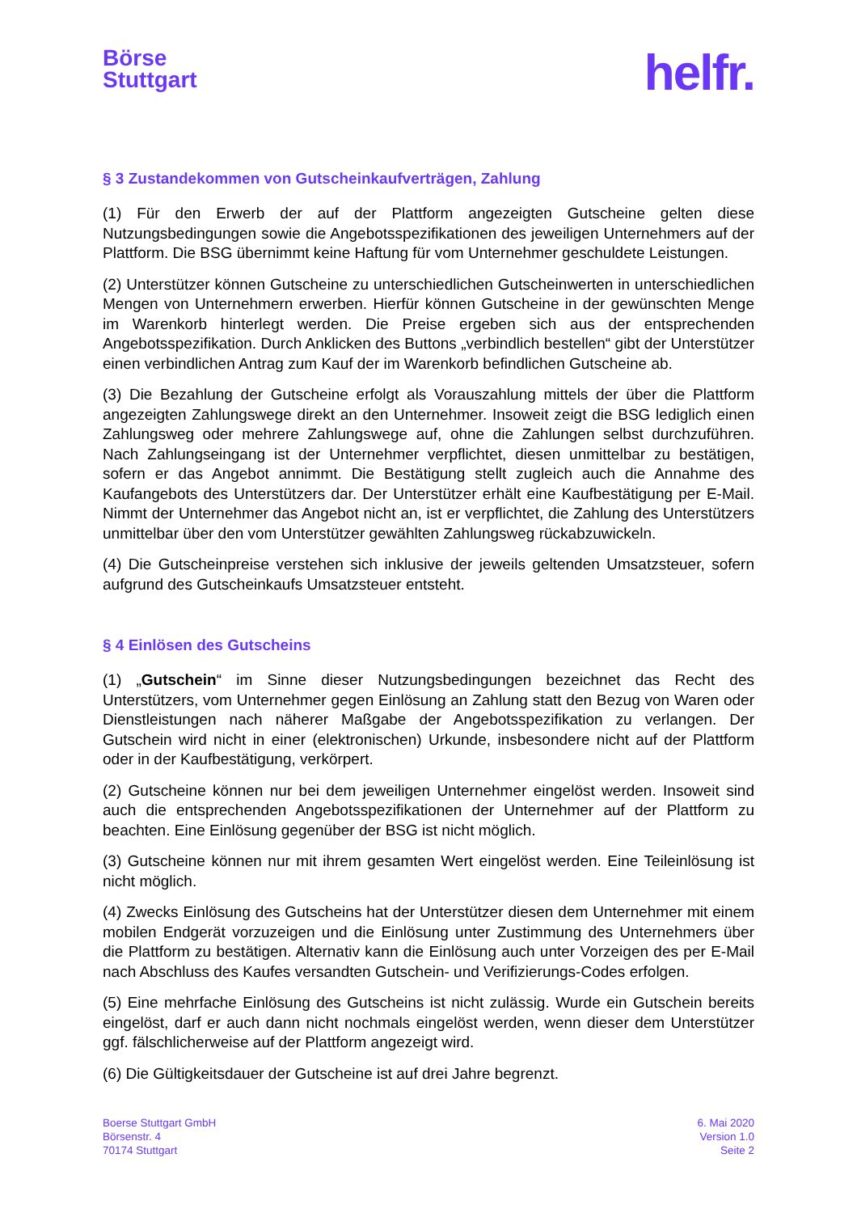Börse
Stuttgart
helfr.
§ 3 Zustandekommen von Gutscheinkaufverträgen, Zahlung
(1) Für den Erwerb der auf der Plattform angezeigten Gutscheine gelten diese Nutzungsbedingungen sowie die Angebotsspezifikationen des jeweiligen Unternehmers auf der Plattform. Die BSG übernimmt keine Haftung für vom Unternehmer geschuldete Leistungen.
(2) Unterstützer können Gutscheine zu unterschiedlichen Gutscheinwerten in unterschiedlichen Mengen von Unternehmern erwerben. Hierfür können Gutscheine in der gewünschten Menge im Warenkorb hinterlegt werden. Die Preise ergeben sich aus der entsprechenden Angebotsspezifikation. Durch Anklicken des Buttons „verbindlich bestellen“ gibt der Unterstützer einen verbindlichen Antrag zum Kauf der im Warenkorb befindlichen Gutscheine ab.
(3) Die Bezahlung der Gutscheine erfolgt als Vorauszahlung mittels der über die Plattform angezeigten Zahlungswege direkt an den Unternehmer. Insoweit zeigt die BSG lediglich einen Zahlungsweg oder mehrere Zahlungswege auf, ohne die Zahlungen selbst durchzuführen. Nach Zahlungseingang ist der Unternehmer verpflichtet, diesen unmittelbar zu bestätigen, sofern er das Angebot annimmt. Die Bestätigung stellt zugleich auch die Annahme des Kaufangebots des Unterstützers dar. Der Unterstützer erhält eine Kaufbestätigung per E-Mail. Nimmt der Unternehmer das Angebot nicht an, ist er verpflichtet, die Zahlung des Unterstützers unmittelbar über den vom Unterstützer gewählten Zahlungsweg rückabzuwickeln.
(4) Die Gutscheinpreise verstehen sich inklusive der jeweils geltenden Umsatzsteuer, sofern aufgrund des Gutscheinkaufs Umsatzsteuer entsteht.
§ 4 Einlösen des Gutscheins
(1) „Gutschein“ im Sinne dieser Nutzungsbedingungen bezeichnet das Recht des Unterstützers, vom Unternehmer gegen Einlösung an Zahlung statt den Bezug von Waren oder Dienstleistungen nach näherer Maßgabe der Angebotsspezifikation zu verlangen. Der Gutschein wird nicht in einer (elektronischen) Urkunde, insbesondere nicht auf der Plattform oder in der Kaufbestätigung, verkörpert.
(2) Gutscheine können nur bei dem jeweiligen Unternehmer eingelöst werden. Insoweit sind auch die entsprechenden Angebotsspezifikationen der Unternehmer auf der Plattform zu beachten. Eine Einlösung gegenüber der BSG ist nicht möglich.
(3) Gutscheine können nur mit ihrem gesamten Wert eingelöst werden. Eine Teileinlösung ist nicht möglich.
(4) Zwecks Einlösung des Gutscheins hat der Unterstützer diesen dem Unternehmer mit einem mobilen Endgerät vorzuzeigen und die Einlösung unter Zustimmung des Unternehmers über die Plattform zu bestätigen. Alternativ kann die Einlösung auch unter Vorzeigen des per E-Mail nach Abschluss des Kaufes versandten Gutschein- und Verifizierungs-Codes erfolgen.
(5) Eine mehrfache Einlösung des Gutscheins ist nicht zulässig. Wurde ein Gutschein bereits eingelöst, darf er auch dann nicht nochmals eingelöst werden, wenn dieser dem Unterstützer ggf. fälschlicherweise auf der Plattform angezeigt wird.
(6) Die Gültigkeitsdauer der Gutscheine ist auf drei Jahre begrenzt.
Boerse Stuttgart GmbH
Börsenstr. 4
70174 Stuttgart
6. Mai 2020
Version 1.0
Seite 2